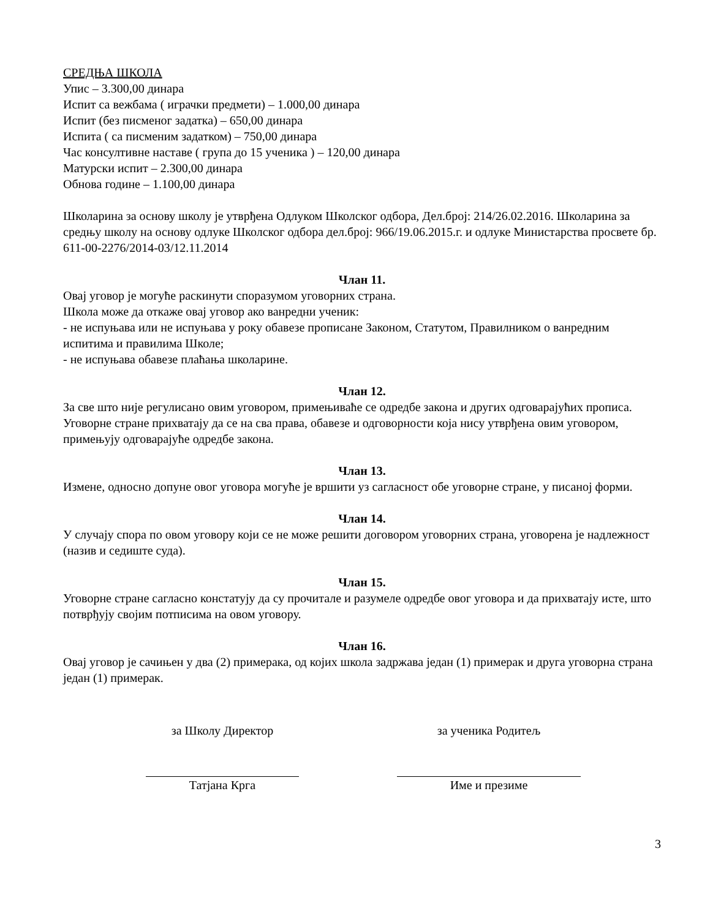СРЕДЊА ШКОЛА
Упис – 3.300,00 динара
Испит са вежбама ( играчки предмети) – 1.000,00 динара
Испит (без писменог задатка) – 650,00 динара
Испита ( са писменим задатком) – 750,00 динара
Час консултивне наставе ( група до 15 ученика ) – 120,00 динара
Матурски испит – 2.300,00 динара
Обнова године – 1.100,00 динара
Школарина за основу школу је утврђена Одлуком Школског одбора, Дел.број: 214/26.02.2016. Школарина за средњу школу на основу одлуке Школског одбора дел.број: 966/19.06.2015.г. и одлуке Министарства просвете бр. 611-00-2276/2014-03/12.11.2014
Члан 11.
Овај уговор је могуће раскинути споразумом уговорних страна.
Школа може да откаже овај уговор ако ванредни ученик:
- не испуњава или не испуњава у року обавезе прописане Законом, Статутом, Правилником о ванредним испитима и правилима Школе;
- не испуњава обавезе плаћања школарине.
Члан 12.
За све што није регулисано овим уговором, примењиваће се одредбе закона и других одговарајућих прописа.
Уговорне стране прихватају да се на сва права, обавезе и одговорности која нису утврђена овим уговором, примењују одговарајуће одредбе закона.
Члан 13.
Измене, односно допуне овог уговора могуће је вршити уз сагласност обе уговорне стране, у писаној форми.
Члан 14.
У случају спора по овом уговору који се не може решити договором уговорних страна, уговорена је надлежност (назив и седиште суда).
Члан 15.
Уговорне стране сагласно констатују да су прочитале и разумеле одредбе овог уговора и да прихватају исте, што потврђују својим потписима на овом уговору.
Члан 16.
Овај уговор је сачињен у два (2) примерака, од којих школа задржава један (1) примерак и друга уговорна страна један (1) примерак.
за Школу Директор
Татјана Крга
за ученика Родитељ
Име и презиме
3